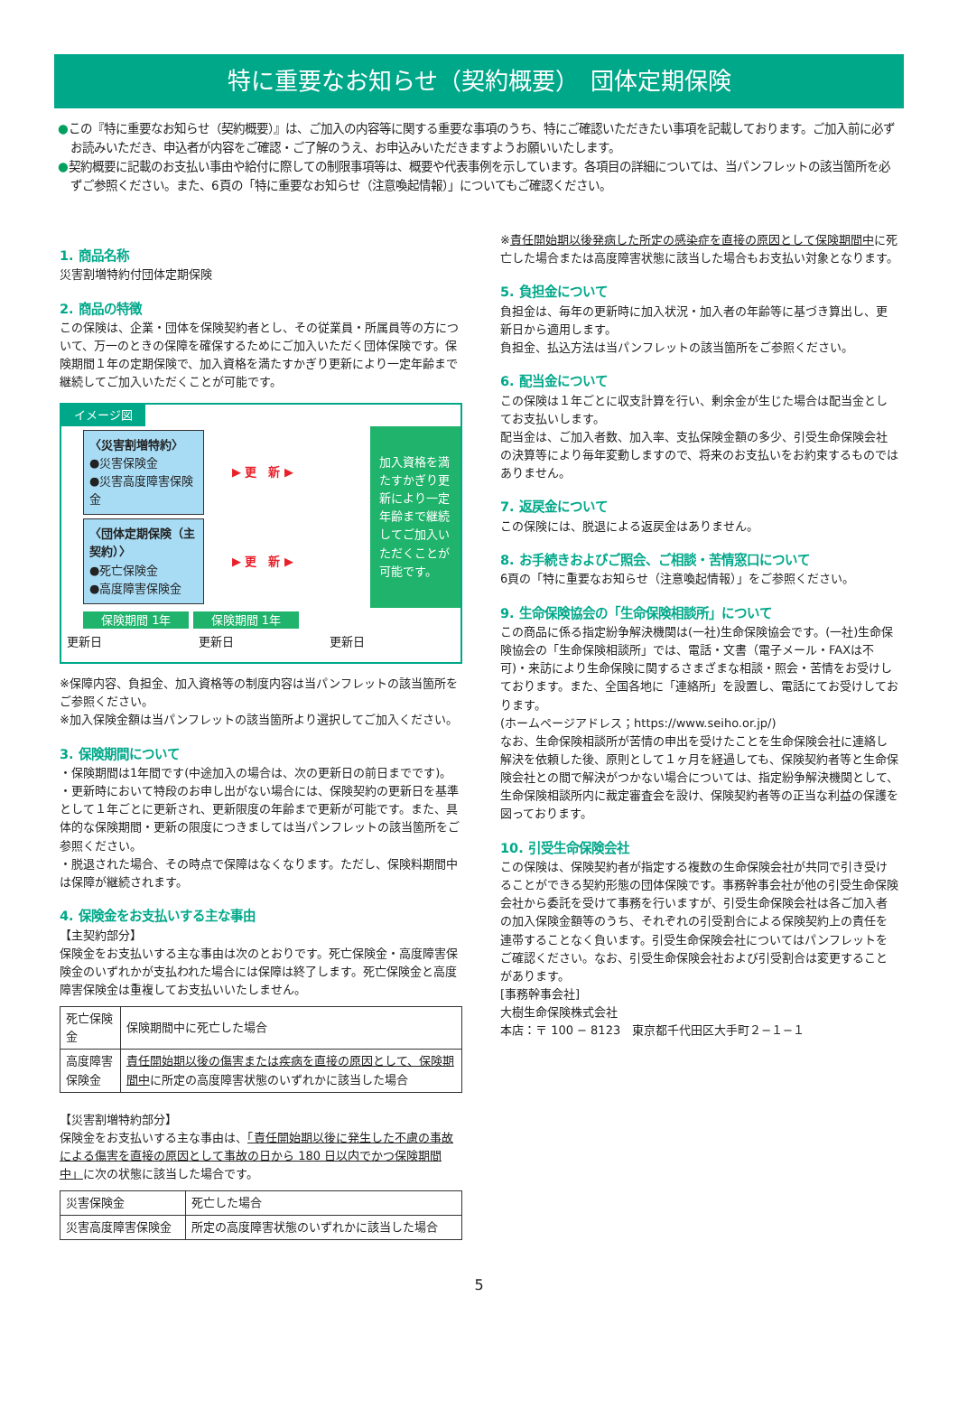特に重要なお知らせ（契約概要）　団体定期保険
●この『特に重要なお知らせ（契約概要）』は、ご加入の内容等に関する重要な事項のうち、特にご確認いただきたい事項を記載しております。ご加入前に必ずお読みいただき、申込者が内容をご確認・ご了解のうえ、お申込みいただきますようお願いいたします。
●契約概要に記載のお支払い事由や給付に際しての制限事項等は、概要や代表事例を示しています。各項目の詳細については、当パンフレットの該当箇所を必ずご参照ください。また、6頁の「特に重要なお知らせ（注意喚起情報）」についてもご確認ください。
1. 商品名称
災害割増特約付団体定期保険
2. 商品の特徴
この保険は、企業・団体を保険契約者とし、その従業員・所属員等の方について、万一のときの保障を確保するためにご加入いただく団体保険です。保険期間１年の定期保険で、加入資格を満たすかぎり更新により一定年齢まで継続してご加入いただくことが可能です。
イメージ図
〈災害割増特約〉
●災害保険金
●災害高度障害保険金
▶ 更　新 ▶
〈団体定期保険（主契約）〉
●死亡保険金
●高度障害保険金
▶ 更　新 ▶
加入資格を満たすかぎり更新により一定年齢まで継続してご加入いただくことが可能です。
保険期間 1年 保険期間 1年
更新日 更新日 更新日
※保障内容、負担金、加入資格等の制度内容は当パンフレットの該当箇所をご参照ください。
※加入保険金額は当パンフレットの該当箇所より選択してご加入ください。
3. 保険期間について
・保険期間は1年間です(中途加入の場合は、次の更新日の前日までです)。
・更新時において特段のお申し出がない場合には、保険契約の更新日を基準として１年ごとに更新され、更新限度の年齢まで更新が可能です。また、具体的な保険期間・更新の限度につきましては当パンフレットの該当箇所をご参照ください。
・脱退された場合、その時点で保障はなくなります。ただし、保険料期間中は保障が継続されます。
4. 保険金をお支払いする主な事由
【主契約部分】
保険金をお支払いする主な事由は次のとおりです。死亡保険金・高度障害保険金のいずれかが支払われた場合には保障は終了します。死亡保険金と高度障害保険金は重複してお支払いいたしません。
| 死亡保険金 | 保険期間中に死亡した場合 |
| 高度障害保険金 | 責任開始期以後の傷害または疾病を直接の原因として、保険期間中 に所定の高度障害状態のいずれかに該当した場合 |
【災害割増特約部分】
保険金をお支払いする主な事由は、「責任開始期以後に発生した不慮の事故による傷害を直接の原因として事故の日から 180 日以内でかつ保険期間中」に次の状態に該当した場合です。
| 災害保険金 | 死亡した場合 |
| 災害高度障害保険金 | 所定の高度障害状態のいずれかに該当した場合 |
※責任開始期以後発病した所定の感染症を直接の原因として保険期間中に死亡した場合または高度障害状態に該当した場合もお支払い対象となります。
5. 負担金について
負担金は、毎年の更新時に加入状況・加入者の年齢等に基づき算出し、更新日から適用します。
負担金、払込方法は当パンフレットの該当箇所をご参照ください。
6. 配当金について
この保険は１年ごとに収支計算を行い、剰余金が生じた場合は配当金としてお支払いします。
配当金は、ご加入者数、加入率、支払保険金額の多少、引受生命保険会社の決算等により毎年変動しますので、将来のお支払いをお約束するものではありません。
7. 返戻金について
この保険には、脱退による返戻金はありません。
8. お手続きおよびご照会、ご相談・苦情窓口について
6頁の「特に重要なお知らせ（注意喚起情報）」をご参照ください。
9. 生命保険協会の「生命保険相談所」について
この商品に係る指定紛争解決機関は(一社)生命保険協会です。(一社)生命保険協会の「生命保険相談所」では、電話・文書（電子メール・FAXは不可)・来訪により生命保険に関するさまざまな相談・照会・苦情をお受けしております。また、全国各地に「連絡所」を設置し、電話にてお受けしております。
(ホームページアドレス；https://www.seiho.or.jp/)
なお、生命保険相談所が苦情の申出を受けたことを生命保険会社に連絡し解決を依頼した後、原則として１ヶ月を経過しても、保険契約者等と生命保険会社との間で解決がつかない場合については、指定紛争解決機関として、生命保険相談所内に裁定審査会を設け、保険契約者等の正当な利益の保護を図っております。
10. 引受生命保険会社
この保険は、保険契約者が指定する複数の生命保険会社が共同で引き受けることができる契約形態の団体保険です。事務幹事会社が他の引受生命保険会社から委託を受けて事務を行いますが、引受生命保険会社は各ご加入者の加入保険金額等のうち、それぞれの引受割合による保険契約上の責任を連帯することなく負います。引受生命保険会社についてはパンフレットをご確認ください。なお、引受生命保険会社および引受割合は変更することがあります。
[事務幹事会社]
大樹生命保険株式会社
本店：〒 100 − 8123　東京都千代田区大手町２−１−１
5